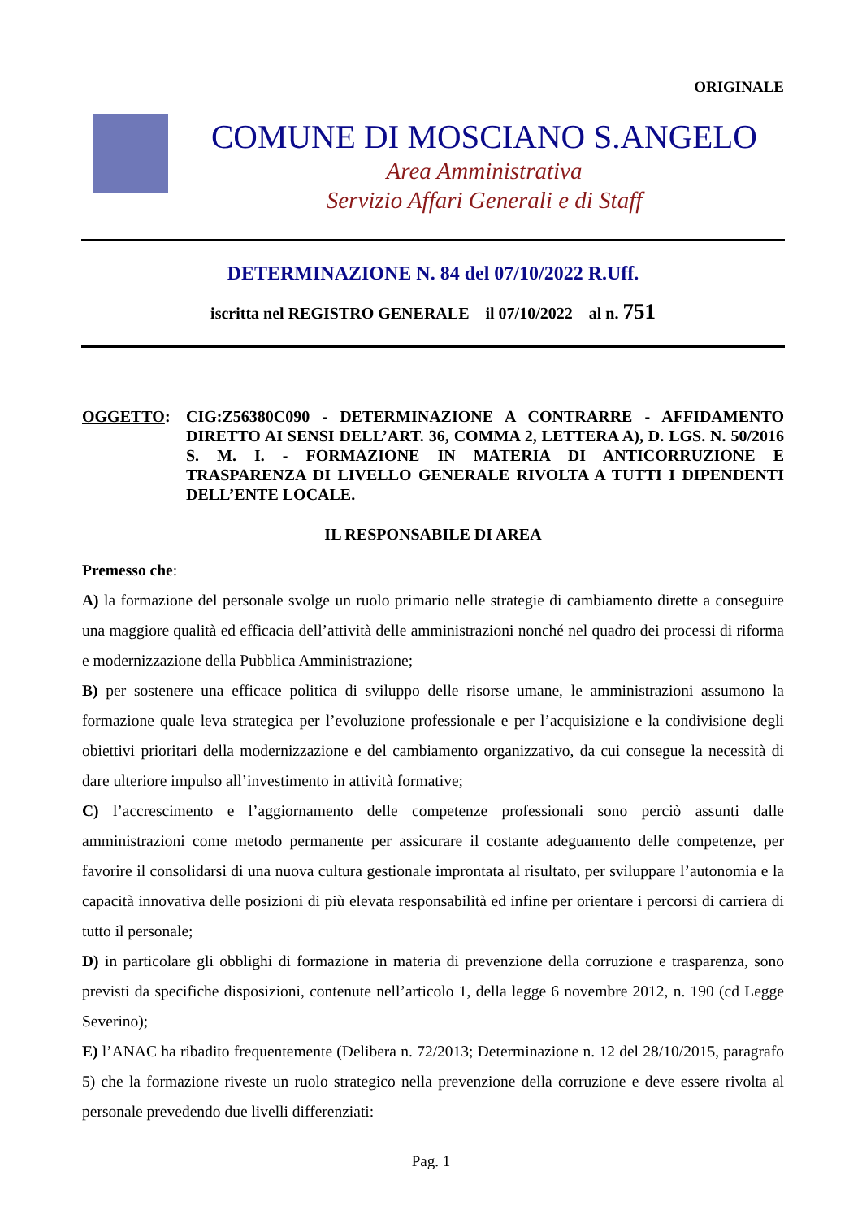ORIGINALE
COMUNE DI MOSCIANO S.ANGELO
Area Amministrativa
Servizio Affari Generali e di Staff
DETERMINAZIONE N. 84 del 07/10/2022 R.Uff.
iscritta nel REGISTRO GENERALE il 07/10/2022 al n. 751
OGGETTO: CIG:Z56380C090 - DETERMINAZIONE A CONTRARRE - AFFIDAMENTO DIRETTO AI SENSI DELL’ART. 36, COMMA 2, LETTERA A), D. LGS. N. 50/2016 S. M. I. - FORMAZIONE IN MATERIA DI ANTICORRUZIONE E TRASPARENZA DI LIVELLO GENERALE RIVOLTA A TUTTI I DIPENDENTI DELL’ENTE LOCALE.
IL RESPONSABILE DI AREA
Premesso che:
A) la formazione del personale svolge un ruolo primario nelle strategie di cambiamento dirette a conseguire una maggiore qualità ed efficacia dell’attività delle amministrazioni nonché nel quadro dei processi di riforma e modernizzazione della Pubblica Amministrazione;
B) per sostenere una efficace politica di sviluppo delle risorse umane, le amministrazioni assumono la formazione quale leva strategica per l’evoluzione professionale e per l’acquisizione e la condivisione degli obiettivi prioritari della modernizzazione e del cambiamento organizzativo, da cui consegue la necessità di dare ulteriore impulso all’investimento in attività formative;
C) l’accrescimento e l’aggiornamento delle competenze professionali sono perciò assunti dalle amministrazioni come metodo permanente per assicurare il costante adeguamento delle competenze, per favorire il consolidarsi di una nuova cultura gestionale improntata al risultato, per sviluppare l’autonomia e la capacità innovativa delle posizioni di più elevata responsabilità ed infine per orientare i percorsi di carriera di tutto il personale;
D) in particolare gli obblighi di formazione in materia di prevenzione della corruzione e trasparenza, sono previsti da specifiche disposizioni, contenute nell’articolo 1, della legge 6 novembre 2012, n. 190 (cd Legge Severino);
E) l’ANAC ha ribadito frequentemente (Delibera n. 72/2013; Determinazione n. 12 del 28/10/2015, paragrafo 5) che la formazione riveste un ruolo strategico nella prevenzione della corruzione e deve essere rivolta al personale prevedendo due livelli differenziati:
Pag. 1